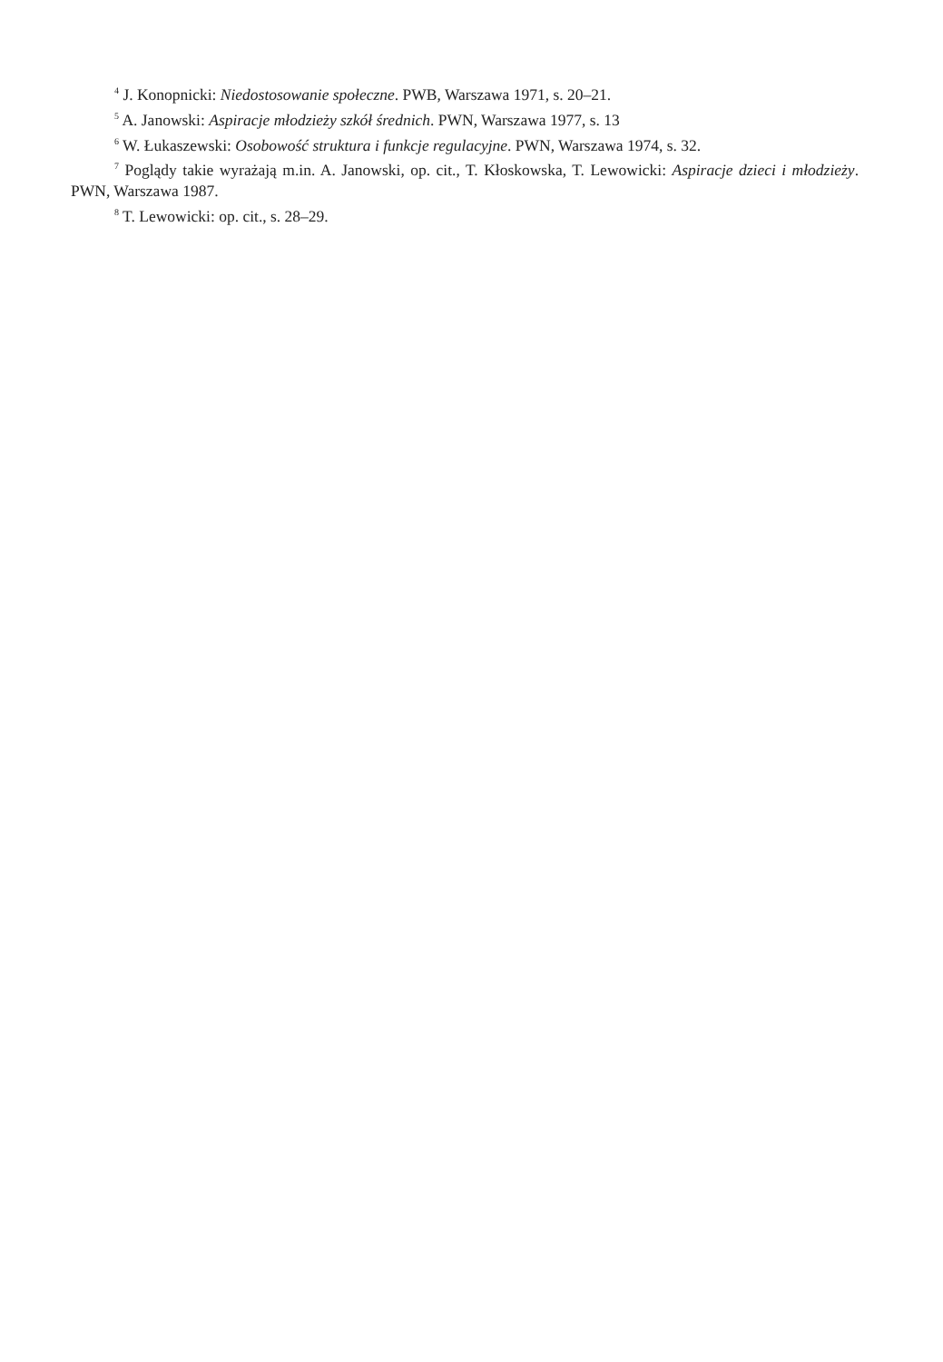<sup>4</sup> J. Konopnicki: Niedostosowanie społeczne. PWB, Warszawa 1971, s. 20–21.
<sup>5</sup> A. Janowski: Aspiracje młodzieży szkół średnich. PWN, Warszawa 1977, s. 13
<sup>6</sup> W. Łukaszewski: Osobowość struktura i funkcje regulacyjne. PWN, Warszawa 1974, s. 32.
<sup>7</sup> Poglądy takie wyrażają m.in. A. Janowski, op. cit., T. Kłoskowska, T. Lewowicki: Aspiracje dzieci i młodzieży. PWN, Warszawa 1987.
<sup>8</sup> T. Lewowicki: op. cit., s. 28–29.